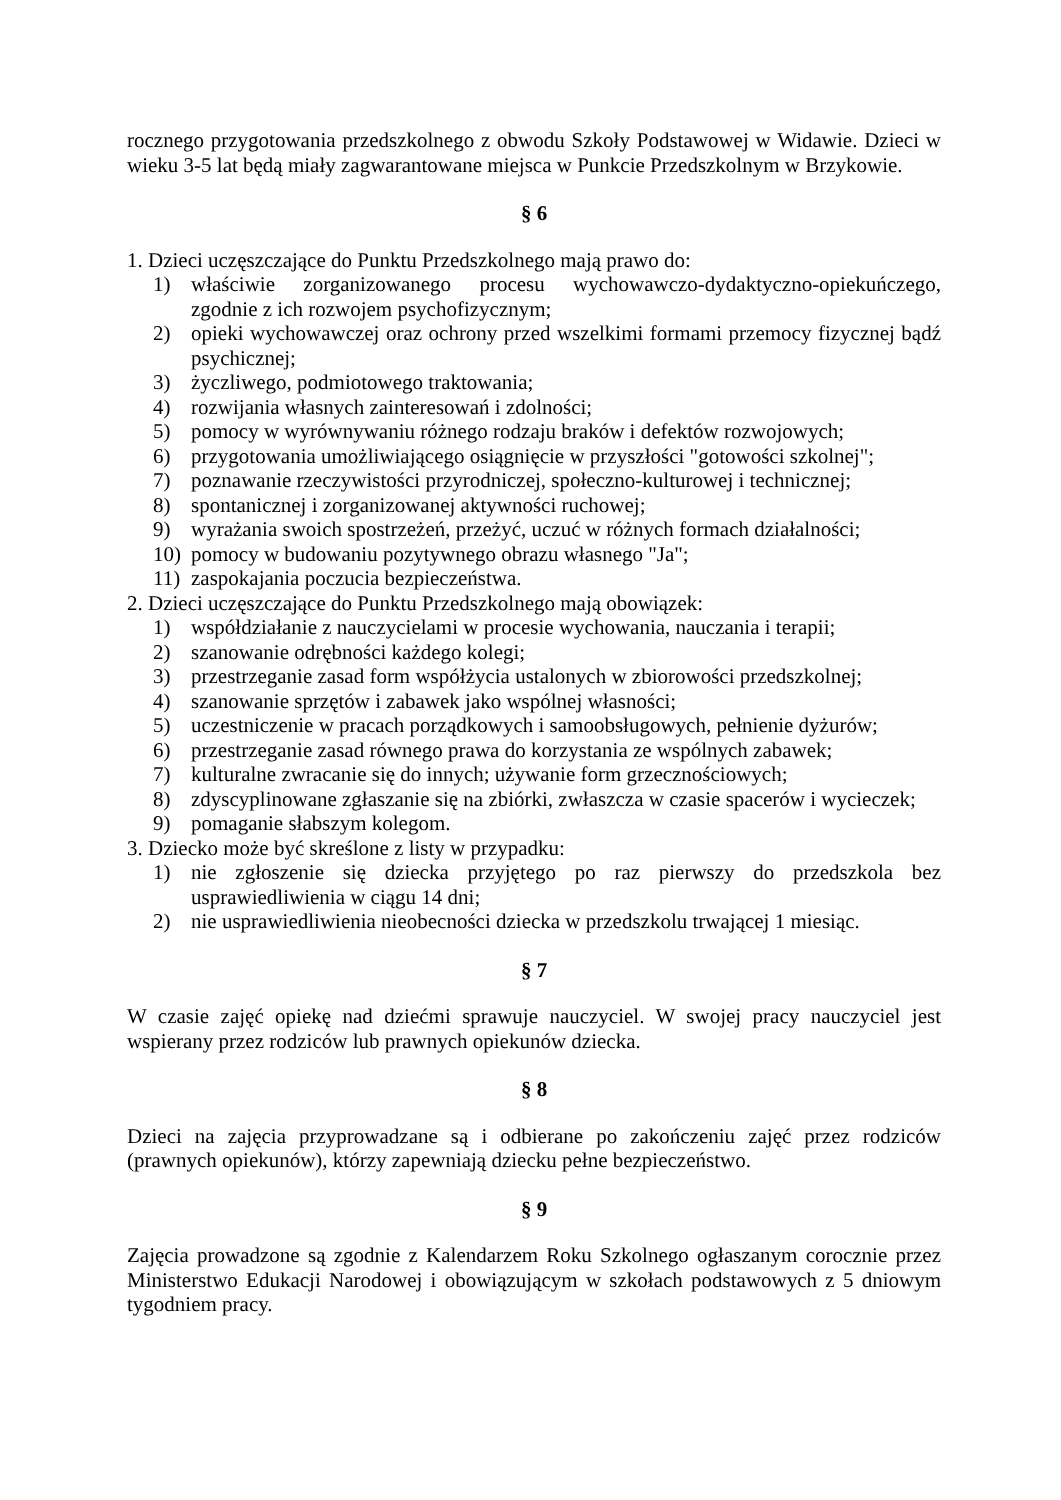rocznego przygotowania przedszkolnego z obwodu Szkoły Podstawowej w Widawie. Dzieci w wieku 3-5 lat będą miały zagwarantowane miejsca w Punkcie Przedszkolnym w Brzykowie.
§ 6
1. Dzieci uczęszczające do Punktu Przedszkolnego mają prawo do:
1) właściwie zorganizowanego procesu wychowawczo-dydaktyczno-opiekuńczego, zgodnie z ich rozwojem psychofizycznym;
2) opieki wychowawczej oraz ochrony przed wszelkimi formami przemocy fizycznej bądź psychicznej;
3) życzliwego, podmiotowego traktowania;
4) rozwijania własnych zainteresowań i zdolności;
5) pomocy w wyrównywaniu różnego rodzaju braków i defektów rozwojowych;
6) przygotowania umożliwiającego osiągnięcie w przyszłości "gotowości szkolnej";
7) poznawanie rzeczywistości przyrodniczej, społeczno-kulturowej i technicznej;
8) spontanicznej i zorganizowanej aktywności ruchowej;
9) wyrażania swoich spostrzeżeń, przeżyć, uczuć w różnych formach działalności;
10) pomocy w budowaniu pozytywnego obrazu własnego "Ja";
11) zaspokajania poczucia bezpieczeństwa.
2. Dzieci uczęszczające do Punktu Przedszkolnego mają obowiązek:
1) współdziałanie z nauczycielami w procesie wychowania, nauczania i terapii;
2) szanowanie odrębności każdego kolegi;
3) przestrzeganie zasad form współżycia ustalonych w zbiorowości przedszkolnej;
4) szanowanie sprzętów i zabawek jako wspólnej własności;
5) uczestniczenie w pracach porządkowych i samoobsługowych, pełnienie dyżurów;
6) przestrzeganie zasad równego prawa do korzystania ze wspólnych zabawek;
7) kulturalne zwracanie się do innych; używanie form grzecznościowych;
8) zdyscyplinowane zgłaszanie się na zbiórki, zwłaszcza w czasie spacerów i wycieczek;
9) pomaganie słabszym kolegom.
3. Dziecko może być skreślone z listy w przypadku:
1) nie zgłoszenie się dziecka przyjętego po raz pierwszy do przedszkola bez usprawiedliwienia w ciągu 14 dni;
2) nie usprawiedliwienia nieobecności dziecka w przedszkolu trwającej 1 miesiąc.
§ 7
W czasie zajęć opiekę nad dziećmi sprawuje nauczyciel. W swojej pracy nauczyciel jest wspierany przez rodziców lub prawnych opiekunów dziecka.
§ 8
Dzieci na zajęcia przyprowadzane są i odbierane po zakończeniu zajęć przez rodziców (prawnych opiekunów), którzy zapewniają dziecku pełne bezpieczeństwo.
§ 9
Zajęcia prowadzone są zgodnie z Kalendarzem Roku Szkolnego ogłaszanym corocznie przez Ministerstwo Edukacji Narodowej i obowiązującym w szkołach podstawowych z 5 dniowym tygodniem pracy.